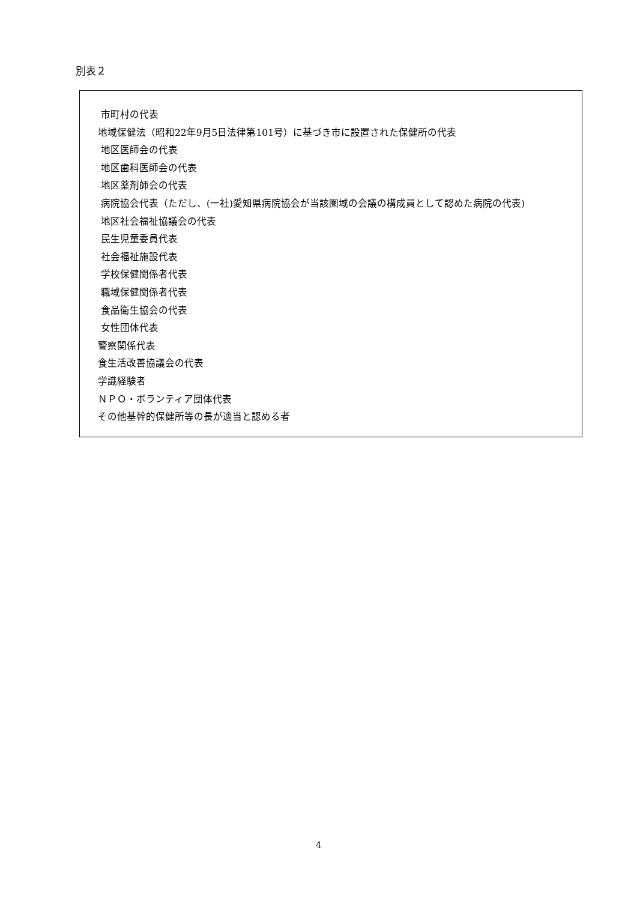別表２
市町村の代表
地域保健法（昭和22年9月5日法律第101号）に基づき市に設置された保健所の代表
地区医師会の代表
地区歯科医師会の代表
地区薬剤師会の代表
病院協会代表（ただし、(一社)愛知県病院協会が当該圏域の会議の構成員として認めた病院の代表)
地区社会福祉協議会の代表
民生児童委員代表
社会福祉施設代表
学校保健関係者代表
職域保健関係者代表
食品衛生協会の代表
女性団体代表
警察関係代表
食生活改善協議会の代表
学識経験者
ＮＰＯ・ボランティア団体代表
その他基幹的保健所等の長が適当と認める者
4